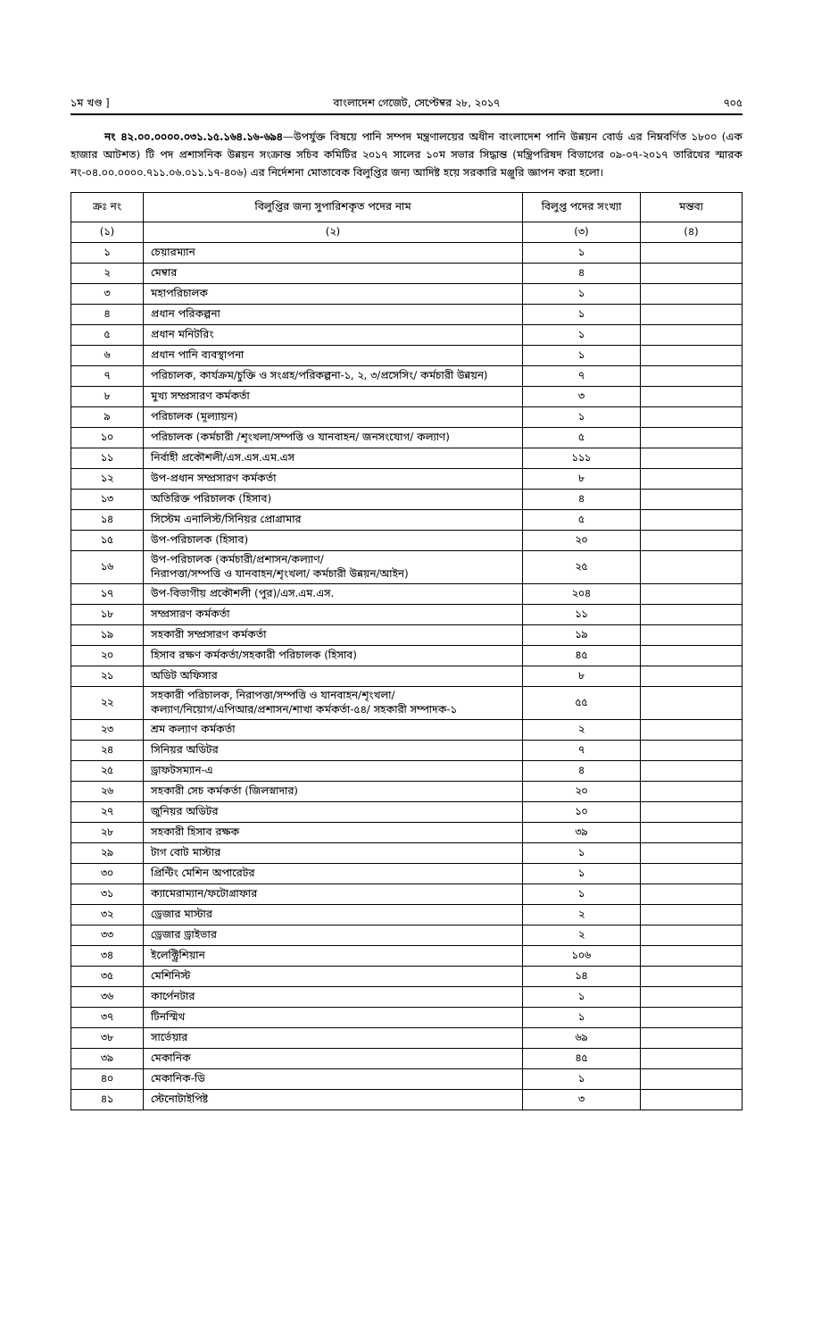১ম খণ্ড ] বাংলাদেশ গেজেট, সেপ্টেম্বর ২৮, ২০১৭ ৭০৫
নং ৪২.০০.০০০০.০৩১.১৫.১৬৪.১৬-৬৯৪—উপর্যুক্ত বিষয়ে পানি সম্পদ মন্ত্রণালয়ের অধীন বাংলাদেশ পানি উন্নয়ন বোর্ড এর নিম্নবর্ণিত ১৮০০ (এক হাজার আটশত) টি পদ প্রশাসনিক উন্নয়ন সংক্রান্ত সচিব কমিটির ২০১৭ সালের ১০ম সভার সিদ্ধান্ত (মন্ত্রিপরিষদ বিভাগের ০৯-০৭-২০১৭ তারিখের স্মারক নং-০৪.০০.০০০০.৭১১.০৬.০১১.১৭-৪০৬) এর নির্দেশনা মোতাবেক বিলুপ্তির জন্য আদিষ্ট হয়ে সরকারি মঞ্জুরি জ্ঞাপন করা হলো।
| ক্রঃ নং | বিলুপ্তির জন্য সুপারিশকৃত পদের নাম | বিলুপ্ত পদের সংখ্যা | মন্তব্য |
| --- | --- | --- | --- |
| (১) | (২) | (৩) | (৪) |
| ১ | চেয়ারম্যান | ১ | |
| ২ | মেম্বার | ৪ | |
| ৩ | মহাপরিচালক | ১ | |
| ৪ | প্রধান পরিকল্পনা | ১ | |
| ৫ | প্রধান মনিটরিং | ১ | |
| ৬ | প্রধান পানি ব্যবস্থাপনা | ১ | |
| ৭ | পরিচালক, কার্যক্রম/চুক্তি ও সংগ্রহ/পরিকল্পনা-১, ২, ৩/প্রসেসিং/ কর্মচারী উন্নয়ন) | ৭ | |
| ৮ | মুখ্য সম্প্রসারণ কর্মকর্তা | ৩ | |
| ৯ | পরিচালক (মূল্যায়ন) | ১ | |
| ১০ | পরিচালক (কর্মচারী /শৃংখলা/সম্পত্তি ও যানবাহন/ জনসংযোগ/ কল্যাণ) | ৫ | |
| ১১ | নির্বাহী প্রকৌশলী/এস.এস.এম.এস | ১১১ | |
| ১২ | উপ-প্রধান সম্প্রসারণ কর্মকর্তা | ৮ | |
| ১৩ | অতিরিক্ত পরিচালক (হিসাব) | ৪ | |
| ১৪ | সিস্টেম এনালিস্ট/সিনিয়র প্রোগ্রামার | ৫ | |
| ১৫ | উপ-পরিচালক (হিসাব) | ২০ | |
| ১৬ | উপ-পরিচালক (কর্মচারী/প্রশাসন/কল্যাণ/ নিরাপত্তা/সম্পত্তি ও যানবাহন/শৃংখলা/ কর্মচারী উন্নয়ন/আইন) | ২৫ | |
| ১৭ | উপ-বিভাগীয় প্রকৌশলী (পুর)/এস.এম.এস. | ২০৪ | |
| ১৮ | সম্প্রসারণ কর্মকর্তা | ১১ | |
| ১৯ | সহকারী সম্প্রসারণ কর্মকর্তা | ১৯ | |
| ২০ | হিসাব রক্ষণ কর্মকর্তা/সহকারী পরিচালক (হিসাব) | ৪৫ | |
| ২১ | অডিট অফিসার | ৮ | |
| ২২ | সহকারী পরিচালক, নিরাপত্তা/সম্পত্তি ও যানবাহন/শৃংখলা/ কল্যাণ/নিয়োগ/এপিআর/প্রশাসন/শাখা কর্মকর্তা-৫৪/ সহকারী সম্পাদক-১ | ৫৫ | |
| ২৩ | শ্রম কল্যাণ কর্মকর্তা | ২ | |
| ২৪ | সিনিয়র অডিটর | ৭ | |
| ২৫ | ড্রাফটসম্যান-এ | ৪ | |
| ২৬ | সহকারী সেচ কর্মকর্তা (জিলস্নাদার) | ২০ | |
| ২৭ | জুনিয়র অডিটর | ১০ | |
| ২৮ | সহকারী হিসাব রক্ষক | ৩৯ | |
| ২৯ | টাগ বোট মাস্টার | ১ | |
| ৩০ | প্রিন্টিং মেশিন অপারেটর | ১ | |
| ৩১ | ক্যামেরাম্যান/ফটোগ্রাফার | ১ | |
| ৩২ | ড্রেজার মাস্টার | ২ | |
| ৩৩ | ড্রেজার ড্রাইভার | ২ | |
| ৩৪ | ইলেক্ট্রিশিয়ান | ১০৬ | |
| ৩৫ | মেশিনিস্ট | ১৪ | |
| ৩৬ | কার্পেনটার | ১ | |
| ৩৭ | টিনস্মিথ | ১ | |
| ৩৮ | সার্ভেয়ার | ৬৯ | |
| ৩৯ | মেকানিক | ৪৫ | |
| ৪০ | মেকানিক-ডি | ১ | |
| ৪১ | স্টেনোটাইপিষ্ট | ৩ | |